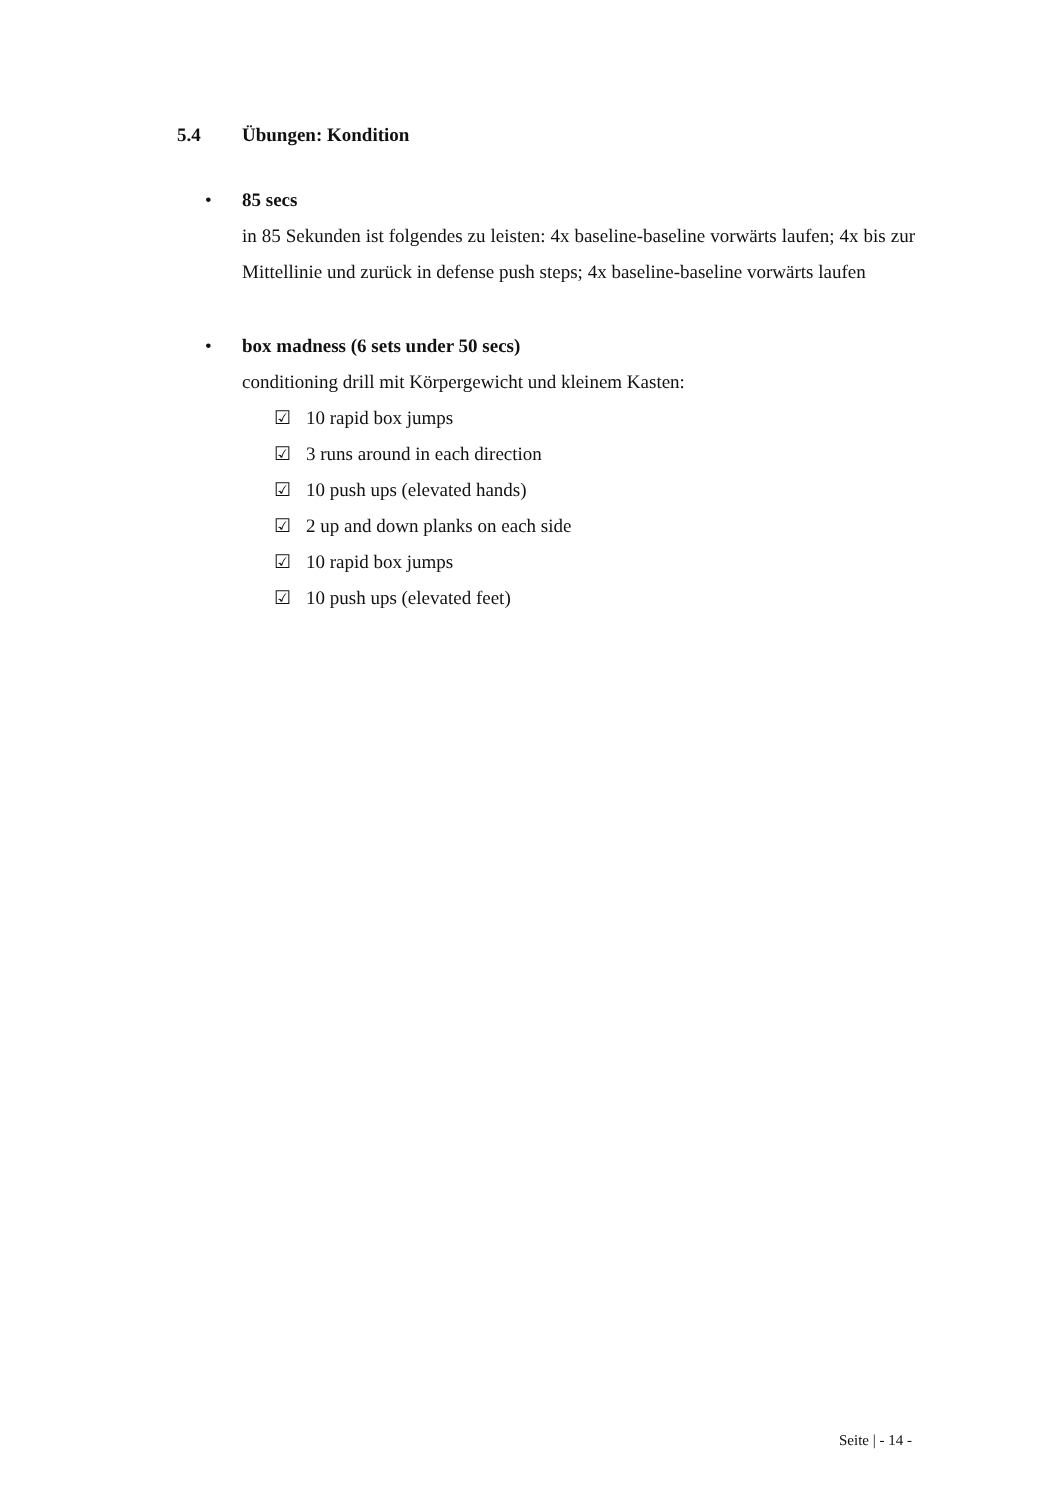5.4 Übungen: Kondition
• 85 secs
in 85 Sekunden ist folgendes zu leisten: 4x baseline-baseline vorwärts laufen; 4x bis zur Mittellinie und zurück in defense push steps; 4x baseline-baseline vorwärts laufen
• box madness (6 sets under 50 secs)
conditioning drill mit Körpergewicht und kleinem Kasten:
☑ 10 rapid box jumps
☑ 3 runs around in each direction
☑ 10 push ups (elevated hands)
☑ 2 up and down planks on each side
☑ 10 rapid box jumps
☑ 10 push ups (elevated feet)
Seite | - 14 -